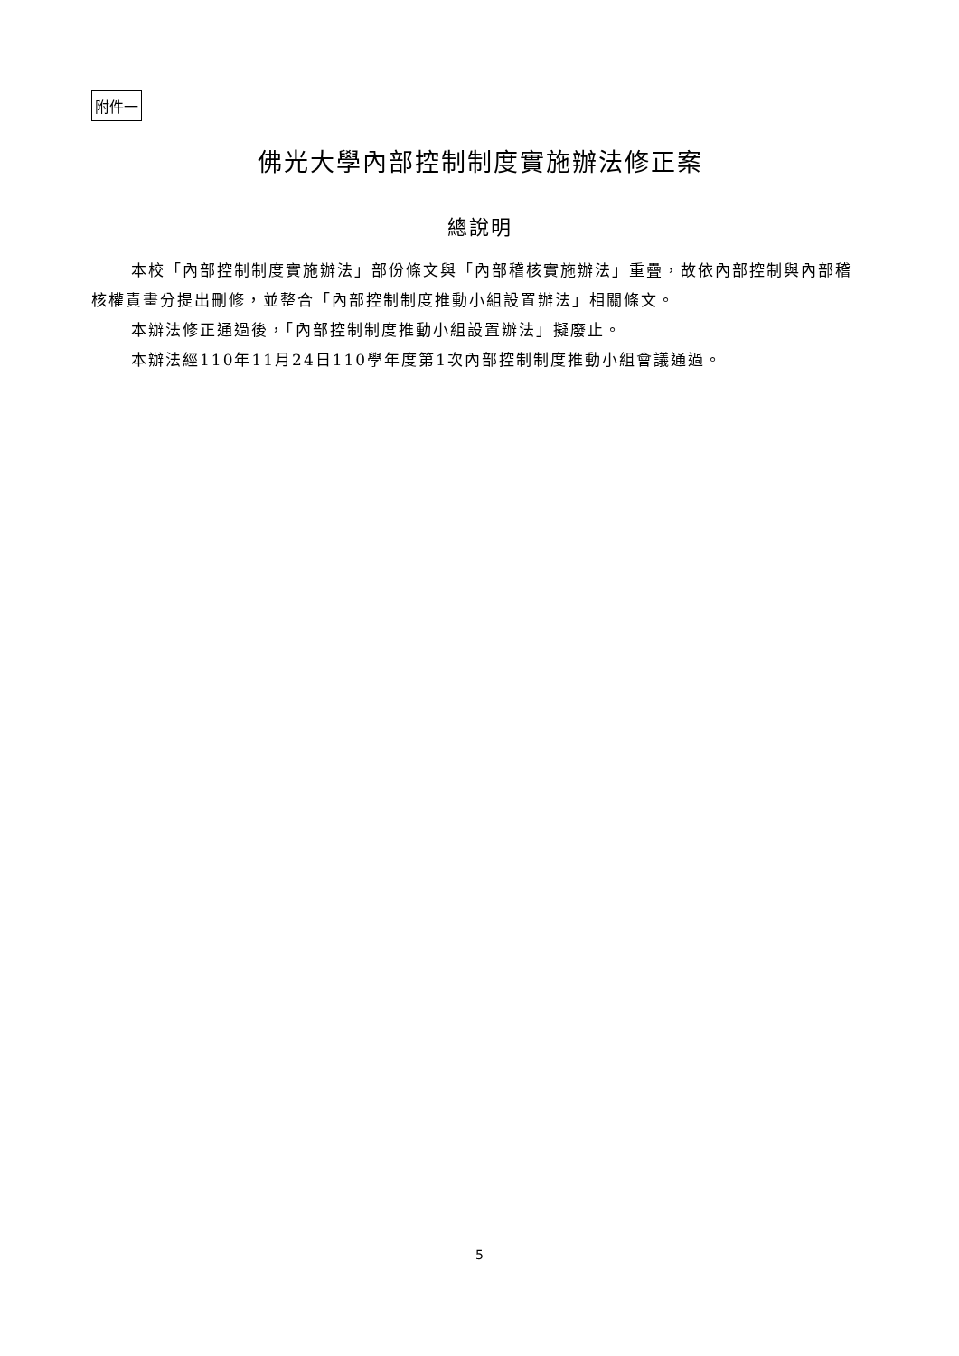附件一
佛光大學內部控制制度實施辦法修正案
總說明
本校「內部控制制度實施辦法」部份條文與「內部稽核實施辦法」重疊，故依內部控制與內部稽核權責畫分提出刪修，並整合「內部控制制度推動小組設置辦法」相關條文。
本辦法修正通過後，「內部控制制度推動小組設置辦法」擬廢止。
本辦法經110年11月24日110學年度第1次內部控制制度推動小組會議通過。
5